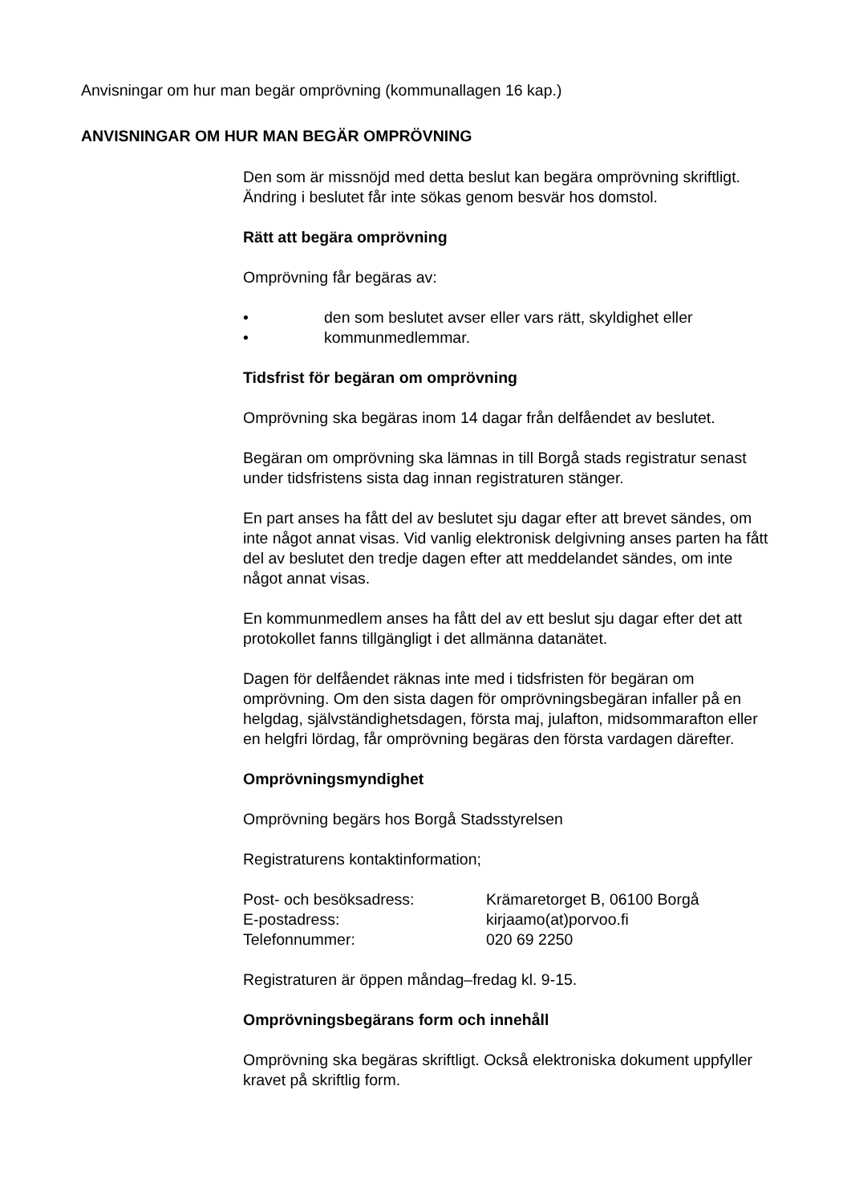Anvisningar om hur man begär omprövning (kommunallagen 16 kap.)
ANVISNINGAR OM HUR MAN BEGÄR OMPRÖVNING
Den som är missnöjd med detta beslut kan begära omprövning skriftligt. Ändring i beslutet får inte sökas genom besvär hos domstol.
Rätt att begära omprövning
Omprövning får begäras av:
• den som beslutet avser eller vars rätt, skyldighet eller
• kommunmedlemmar.
Tidsfrist för begäran om omprövning
Omprövning ska begäras inom 14 dagar från delfåendet av beslutet.
Begäran om omprövning ska lämnas in till Borgå stads registratur senast under tidsfristens sista dag innan registraturen stänger.
En part anses ha fått del av beslutet sju dagar efter att brevet sändes, om inte något annat visas. Vid vanlig elektronisk delgivning anses parten ha fått del av beslutet den tredje dagen efter att meddelandet sändes, om inte något annat visas.
En kommunmedlem anses ha fått del av ett beslut sju dagar efter det att protokollet fanns tillgängligt i det allmänna datanätet.
Dagen för delfåendet räknas inte med i tidsfristen för begäran om omprövning. Om den sista dagen för omprövningsbegäran infaller på en helgdag, självständighetsdagen, första maj, julafton, midsommarafton eller en helgfri lördag, får omprövning begäras den första vardagen därefter.
Omprövningsmyndighet
Omprövning begärs hos Borgå Stadsstyrelsen
Registraturens kontaktinformation;
| Post- och besöksadress: | Krämaretorget B, 06100 Borgå |
| E-postadress: | kirjaamo(at)porvoo.fi |
| Telefonnummer: | 020 69 2250 |
Registraturen är öppen måndag–fredag kl. 9-15.
Omprövningsbegärans form och innehåll
Omprövning ska begäras skriftligt. Också elektroniska dokument uppfyller kravet på skriftlig form.